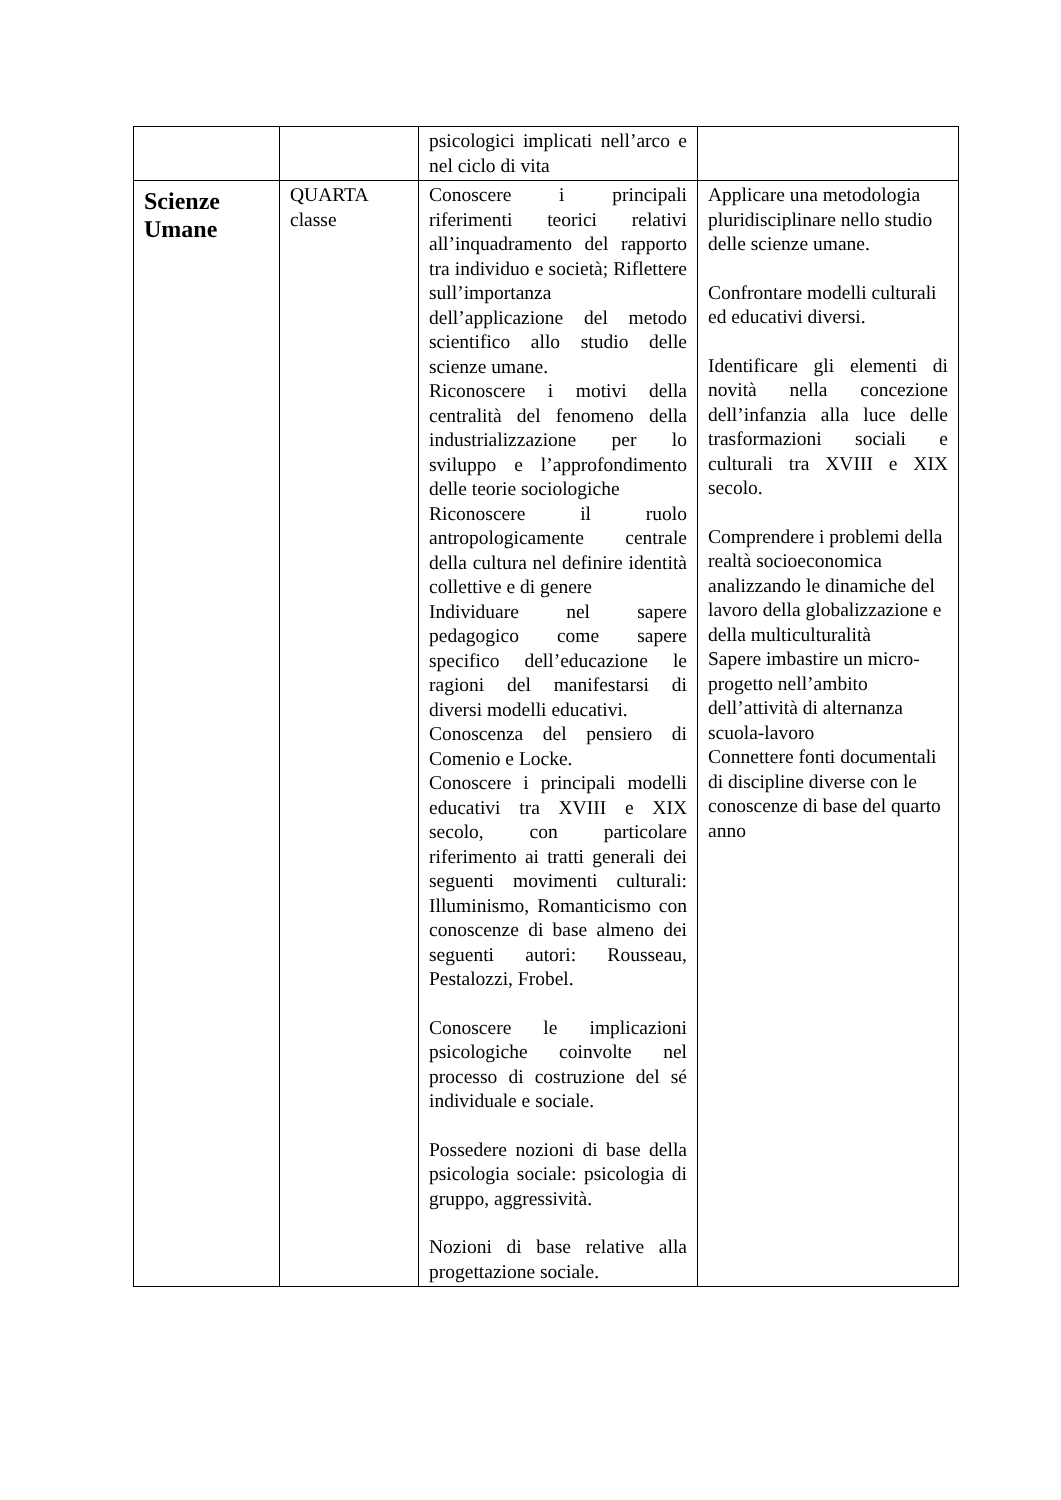| | | psicologici implicati nell’arco e nel ciclo di vita | |
| Scienze Umane | QUARTA classe | Conoscere i principali riferimenti teorici relativi all’inquadramento del rapporto tra individuo e società; Riflettere sull’importanza dell’applicazione del metodo scientifico allo studio delle scienze umane. Riconoscere i motivi della centralità del fenomeno della industrializzazione per lo sviluppo e l’approfondimento delle teorie sociologiche Riconoscere il ruolo antropologicamente centrale della cultura nel definire identità collettive e di genere Individuare nel sapere pedagogico come sapere specifico dell’educazione le ragioni del manifestarsi di diversi modelli educativi. Conoscenza del pensiero di Comenio e Locke. Conoscere i principali modelli educativi tra XVIII e XIX secolo, con particolare riferimento ai tratti generali dei seguenti movimenti culturali: Illuminismo, Romanticismo con conoscenze di base almeno dei seguenti autori: Rousseau, Pestalozzi, Frobel. Conoscere le implicazioni psicologiche coinvolte nel processo di costruzione del sé individuale e sociale. Possedere nozioni di base della psicologia sociale: psicologia di gruppo, aggressività. Nozioni di base relative alla progettazione sociale. | Applicare una metodologia pluridisciplinare nello studio delle scienze umane. Confrontare modelli culturali ed educativi diversi. Identificare gli elementi di novità nella concezione dell’infanzia alla luce delle trasformazioni sociali e culturali tra XVIII e XIX secolo. Comprendere i problemi della realtà socioeconomica analizzando le dinamiche del lavoro della globalizzazione e della multiculturalità Sapere imbastire un micro-progetto nell’ambito dell’attività di alternanza scuola-lavoro Connettere fonti documentali di discipline diverse con le conoscenze di base del quarto anno |